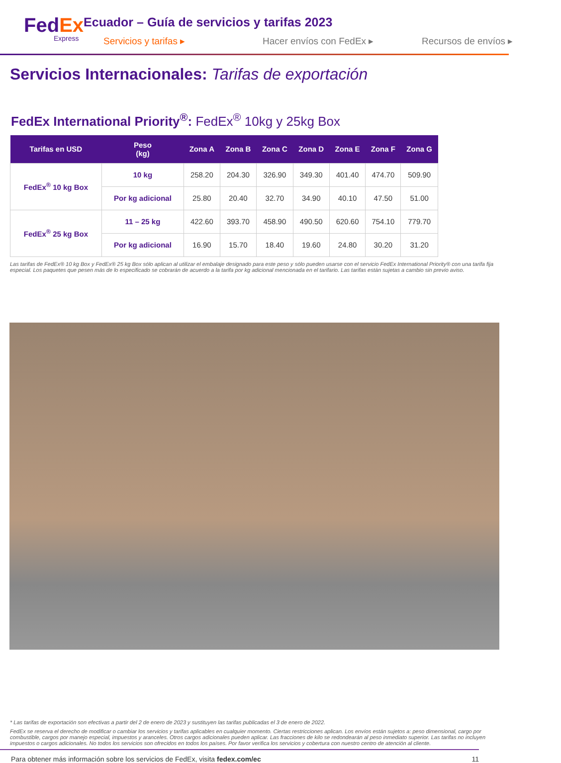FedEx
Express
Ecuador – Guía de servicios y tarifas 2023
Servicios y tarifas ▸ Hacer envíos con FedEx ▸ Recursos de envíos ▸
Servicios Internacionales: Tarifas de exportación
FedEx International Priority<sup>®</sup>: FedEx<sup>®</sup> 10kg y 25kg Box
| Tarifas en USD | Peso (kg) | Zona A | Zona B | Zona C | Zona D | Zona E | Zona F | Zona G |
| --- | --- | --- | --- | --- | --- | --- | --- | --- |
| FedEx<sup>®</sup> 10 kg Box | 10 kg | 258.20 | 204.30 | 326.90 | 349.30 | 401.40 | 474.70 | 509.90 |
| | Por kg adicional | 25.80 | 20.40 | 32.70 | 34.90 | 40.10 | 47.50 | 51.00 |
| FedEx<sup>®</sup> 25 kg Box | 11 – 25 kg | 422.60 | 393.70 | 458.90 | 490.50 | 620.60 | 754.10 | 779.70 |
| | Por kg adicional | 16.90 | 15.70 | 18.40 | 19.60 | 24.80 | 30.20 | 31.20 |
Las tarifas de FedEx® 10 kg Box y FedEx® 25 kg Box sólo aplican al utilizar el embalaje designado para este peso y sólo pueden usarse con el servicio FedEx International Priority® con una tarifa fija especial. Los paquetes que pesen más de lo especificado se cobrarán de acuerdo a la tarifa por kg adicional mencionada en el tarifario. Las tarifas están sujetas a cambio sin previo aviso.
* Las tarifas de exportación son efectivas a partir del 2 de enero de 2023 y sustituyen las tarifas publicadas el 3 de enero de 2022.
FedEx se reserva el derecho de modificar o cambiar los servicios y tarifas aplicables en cualquier momento. Ciertas restricciones aplican. Los envíos están sujetos a: peso dimensional, cargo por combustible, cargos por manejo especial, impuestos y aranceles. Otros cargos adicionales pueden aplicar. Las fracciones de kilo se redondearán al peso inmediato superior. Las tarifas no incluyen impuestos o cargos adicionales. No todos los servicios son ofrecidos en todos los países. Por favor verifica los servicios y cobertura con nuestro centro de atención al cliente.
Para obtener más información sobre los servicios de FedEx, visita fedex.com/ec 11